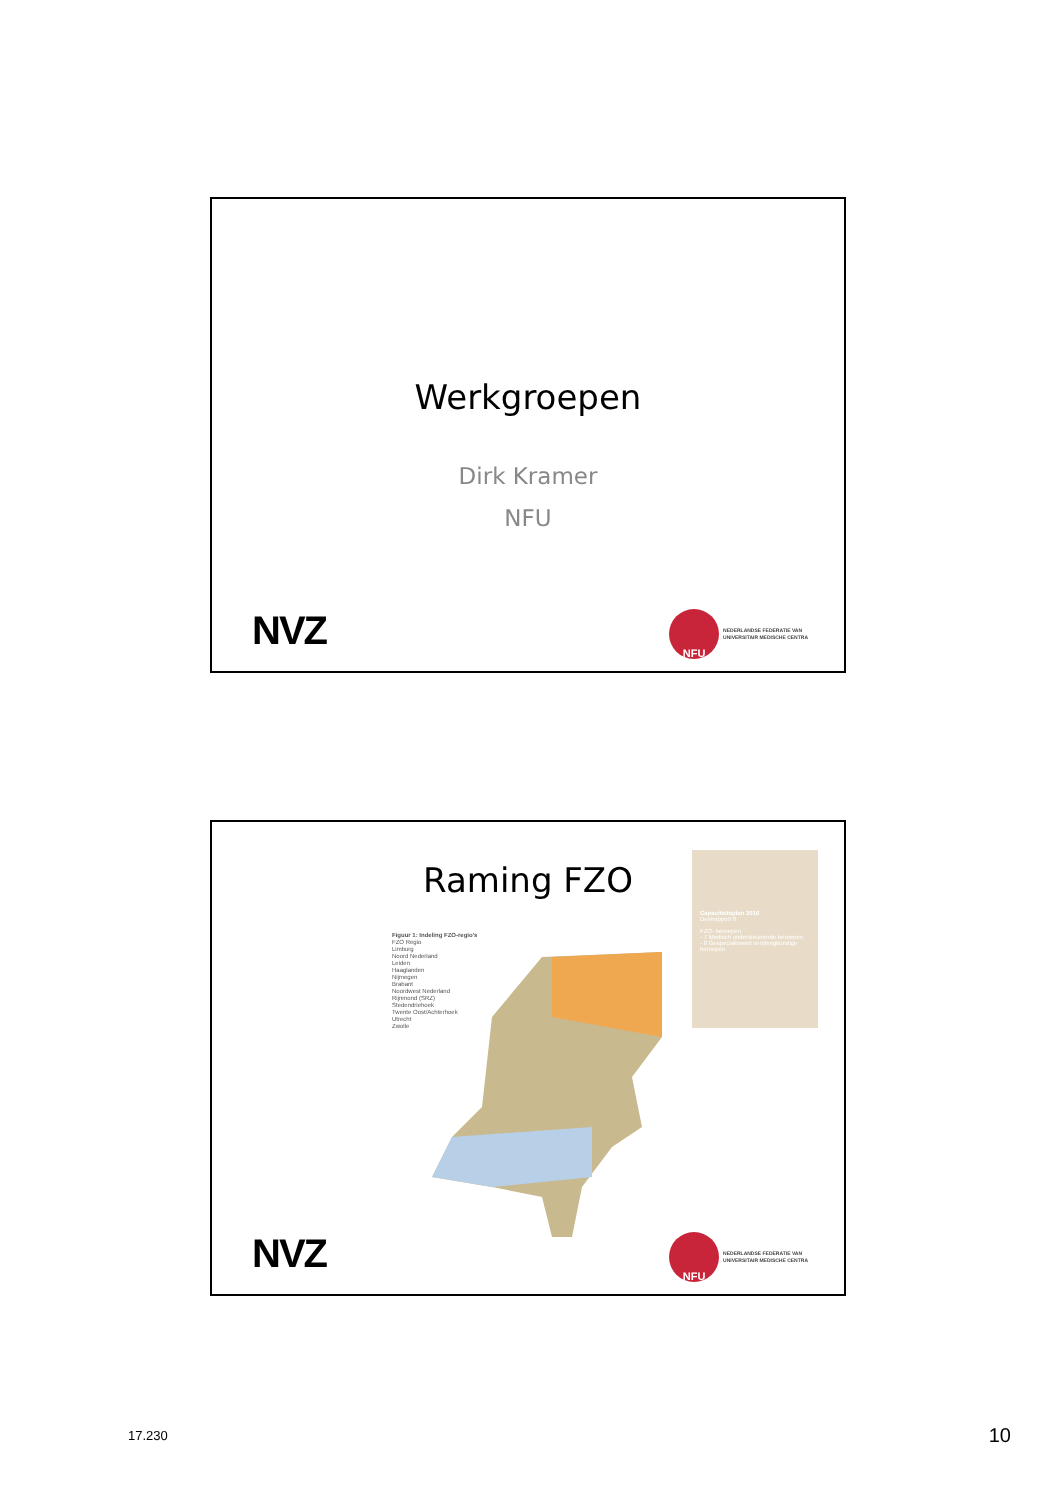Werkgroepen
Dirk Kramer
NFU
NVZ
NFU
NEDERLANDSE FEDERATIE VAN
UNIVERSITAIR MEDISCHE CENTRA
Raming FZO
Figuur 1: Indeling FZO-regio's
FZO Regio
Limburg
Noord Nederland
Leiden
Haaglanden
Nijmegen
Brabant
Noordwest Nederland
Rijnmond (SRZ)
Stedendriehoek
Twente Oost/Achterhoek
Utrecht
Zwolle
Capaciteitsplan 2016
Deelrapport 8
FZO- beroepen
- 7 Medisch ondersteunende beroepen
- 8 Gespecialiseerd verpleegkundige beroepen
NVZ
NFU
NEDERLANDSE FEDERATIE VAN
UNIVERSITAIR MEDISCHE CENTRA
17.230 10